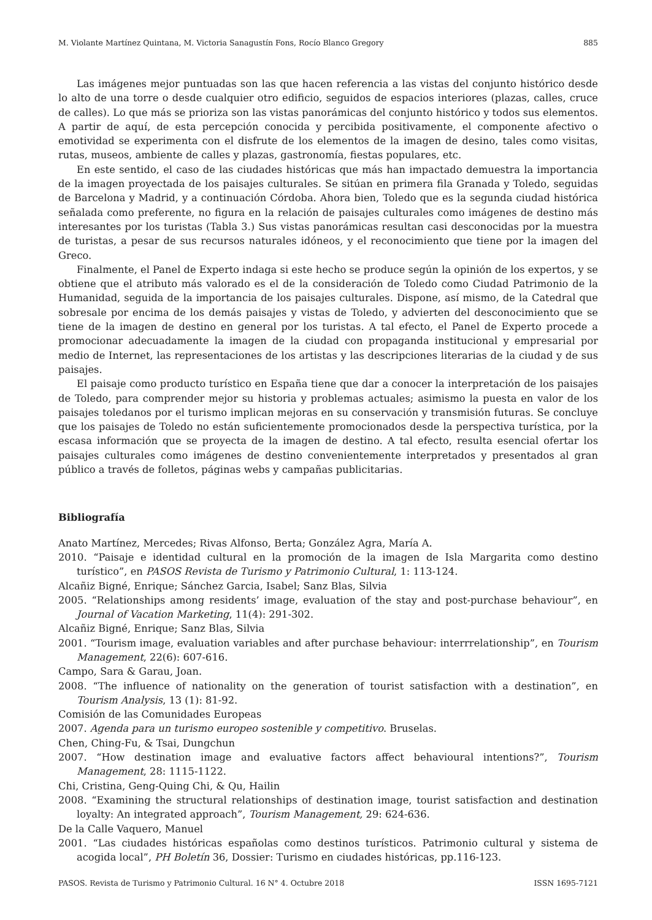M. Violante Martínez Quintana, M. Victoria Sanagustín Fons, Rocío Blanco Gregory 885
Las imágenes mejor puntuadas son las que hacen referencia a las vistas del conjunto histórico desde lo alto de una torre o desde cualquier otro edificio, seguidos de espacios interiores (plazas, calles, cruce de calles). Lo que más se prioriza son las vistas panorámicas del conjunto histórico y todos sus elementos. A partir de aquí, de esta percepción conocida y percibida positivamente, el componente afectivo o emotividad se experimenta con el disfrute de los elementos de la imagen de desino, tales como visitas, rutas, museos, ambiente de calles y plazas, gastronomía, fiestas populares, etc.
En este sentido, el caso de las ciudades históricas que más han impactado demuestra la importancia de la imagen proyectada de los paisajes culturales. Se sitúan en primera fila Granada y Toledo, seguidas de Barcelona y Madrid, y a continuación Córdoba. Ahora bien, Toledo que es la segunda ciudad histórica señalada como preferente, no figura en la relación de paisajes culturales como imágenes de destino más interesantes por los turistas (Tabla 3.) Sus vistas panorámicas resultan casi desconocidas por la muestra de turistas, a pesar de sus recursos naturales idóneos, y el reconocimiento que tiene por la imagen del Greco.
Finalmente, el Panel de Experto indaga si este hecho se produce según la opinión de los expertos, y se obtiene que el atributo más valorado es el de la consideración de Toledo como Ciudad Patrimonio de la Humanidad, seguida de la importancia de los paisajes culturales. Dispone, así mismo, de la Catedral que sobresale por encima de los demás paisajes y vistas de Toledo, y advierten del desconocimiento que se tiene de la imagen de destino en general por los turistas. A tal efecto, el Panel de Experto procede a promocionar adecuadamente la imagen de la ciudad con propaganda institucional y empresarial por medio de Internet, las representaciones de los artistas y las descripciones literarias de la ciudad y de sus paisajes.
El paisaje como producto turístico en España tiene que dar a conocer la interpretación de los paisajes de Toledo, para comprender mejor su historia y problemas actuales; asimismo la puesta en valor de los paisajes toledanos por el turismo implican mejoras en su conservación y transmisión futuras. Se concluye que los paisajes de Toledo no están suficientemente promocionados desde la perspectiva turística, por la escasa información que se proyecta de la imagen de destino. A tal efecto, resulta esencial ofertar los paisajes culturales como imágenes de destino convenientemente interpretados y presentados al gran público a través de folletos, páginas webs y campañas publicitarias.
Bibliografía
Anato Martínez, Mercedes; Rivas Alfonso, Berta; González Agra, María A.
2010. “Paisaje e identidad cultural en la promoción de la imagen de Isla Margarita como destino turístico”, en PASOS Revista de Turismo y Patrimonio Cultural, 1: 113-124.
Alcañiz Bigné, Enrique; Sánchez Garcia, Isabel; Sanz Blas, Silvia
2005. “Relationships among residents’ image, evaluation of the stay and post-purchase behaviour”, en Journal of Vacation Marketing, 11(4): 291-302.
Alcañiz Bigné, Enrique; Sanz Blas, Silvia
2001. “Tourism image, evaluation variables and after purchase behaviour: interrrelationship”, en Tourism Management, 22(6): 607-616.
Campo, Sara & Garau, Joan.
2008. “The influence of nationality on the generation of tourist satisfaction with a destination”, en Tourism Analysis, 13 (1): 81-92.
Comisión de las Comunidades Europeas
2007. Agenda para un turismo europeo sostenible y competitivo. Bruselas.
Chen, Ching-Fu, & Tsai, Dungchun
2007. “How destination image and evaluative factors affect behavioural intentions?”, Tourism Management, 28: 1115-1122.
Chi, Cristina, Geng-Quing Chi, & Qu, Hailin
2008. “Examining the structural relationships of destination image, tourist satisfaction and destination loyalty: An integrated approach”, Tourism Management, 29: 624-636.
De la Calle Vaquero, Manuel
2001. “Las ciudades históricas españolas como destinos turísticos. Patrimonio cultural y sistema de acogida local”, PH Boletín 36, Dossier: Turismo en ciudades históricas, pp.116-123.
PASOS. Revista de Turismo y Patrimonio Cultural. 16 N° 4. Octubre 2018 ISSN 1695-7121